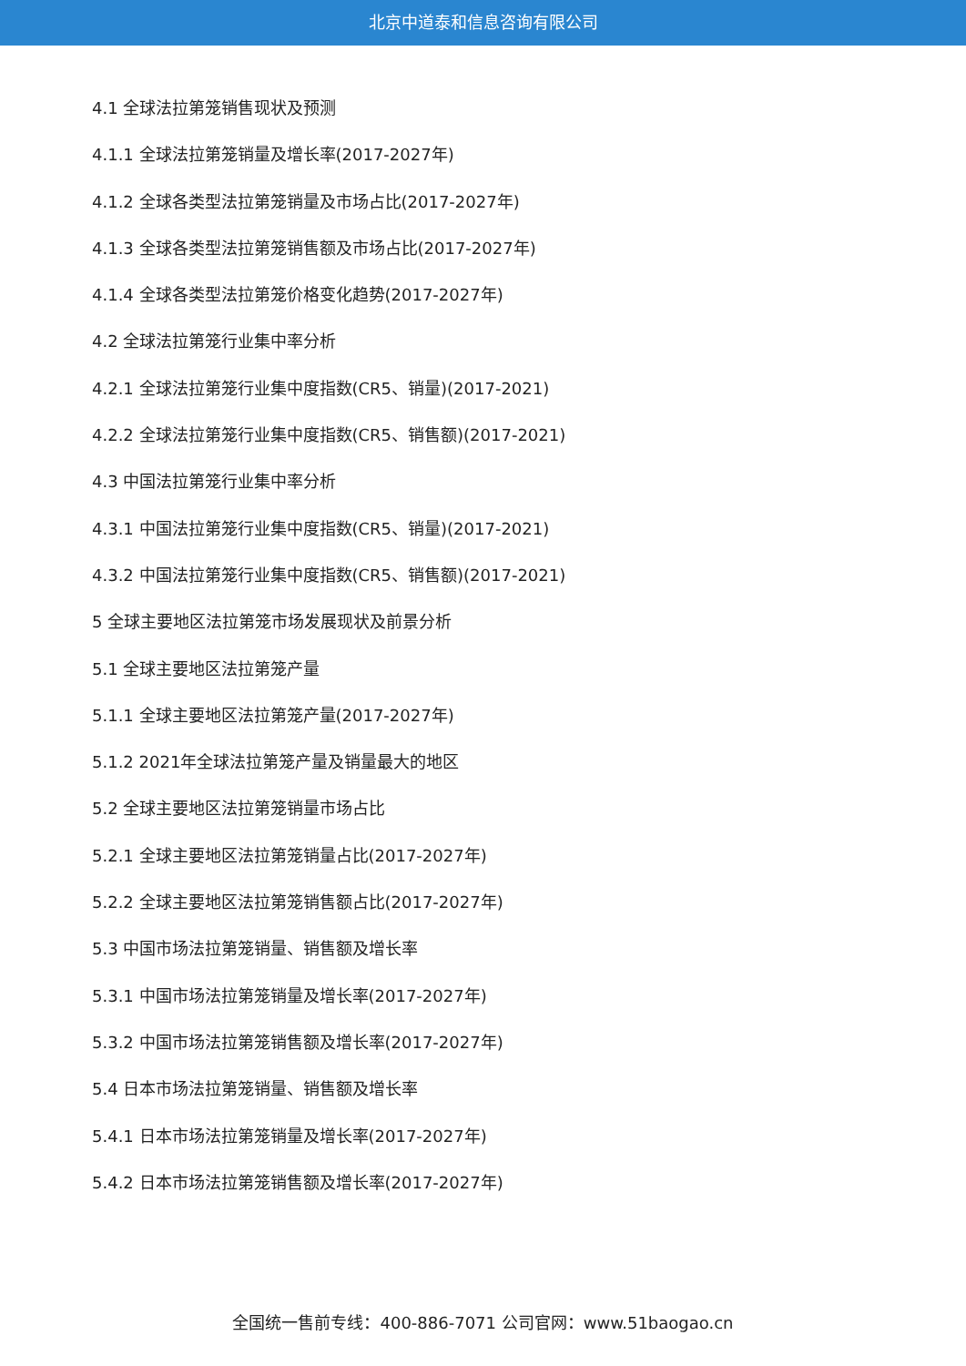北京中道泰和信息咨询有限公司
4.1 全球法拉第笼销售现状及预测
4.1.1 全球法拉第笼销量及增长率(2017-2027年)
4.1.2 全球各类型法拉第笼销量及市场占比(2017-2027年)
4.1.3 全球各类型法拉第笼销售额及市场占比(2017-2027年)
4.1.4 全球各类型法拉第笼价格变化趋势(2017-2027年)
4.2 全球法拉第笼行业集中率分析
4.2.1 全球法拉第笼行业集中度指数(CR5、销量)(2017-2021)
4.2.2 全球法拉第笼行业集中度指数(CR5、销售额)(2017-2021)
4.3 中国法拉第笼行业集中率分析
4.3.1 中国法拉第笼行业集中度指数(CR5、销量)(2017-2021)
4.3.2 中国法拉第笼行业集中度指数(CR5、销售额)(2017-2021)
5 全球主要地区法拉第笼市场发展现状及前景分析
5.1 全球主要地区法拉第笼产量
5.1.1 全球主要地区法拉第笼产量(2017-2027年)
5.1.2 2021年全球法拉第笼产量及销量最大的地区
5.2 全球主要地区法拉第笼销量市场占比
5.2.1 全球主要地区法拉第笼销量占比(2017-2027年)
5.2.2 全球主要地区法拉第笼销售额占比(2017-2027年)
5.3 中国市场法拉第笼销量、销售额及增长率
5.3.1 中国市场法拉第笼销量及增长率(2017-2027年)
5.3.2 中国市场法拉第笼销售额及增长率(2017-2027年)
5.4 日本市场法拉第笼销量、销售额及增长率
5.4.1 日本市场法拉第笼销量及增长率(2017-2027年)
5.4.2 日本市场法拉第笼销售额及增长率(2017-2027年)
全国统一售前专线：400-886-7071 公司官网：www.51baogao.cn